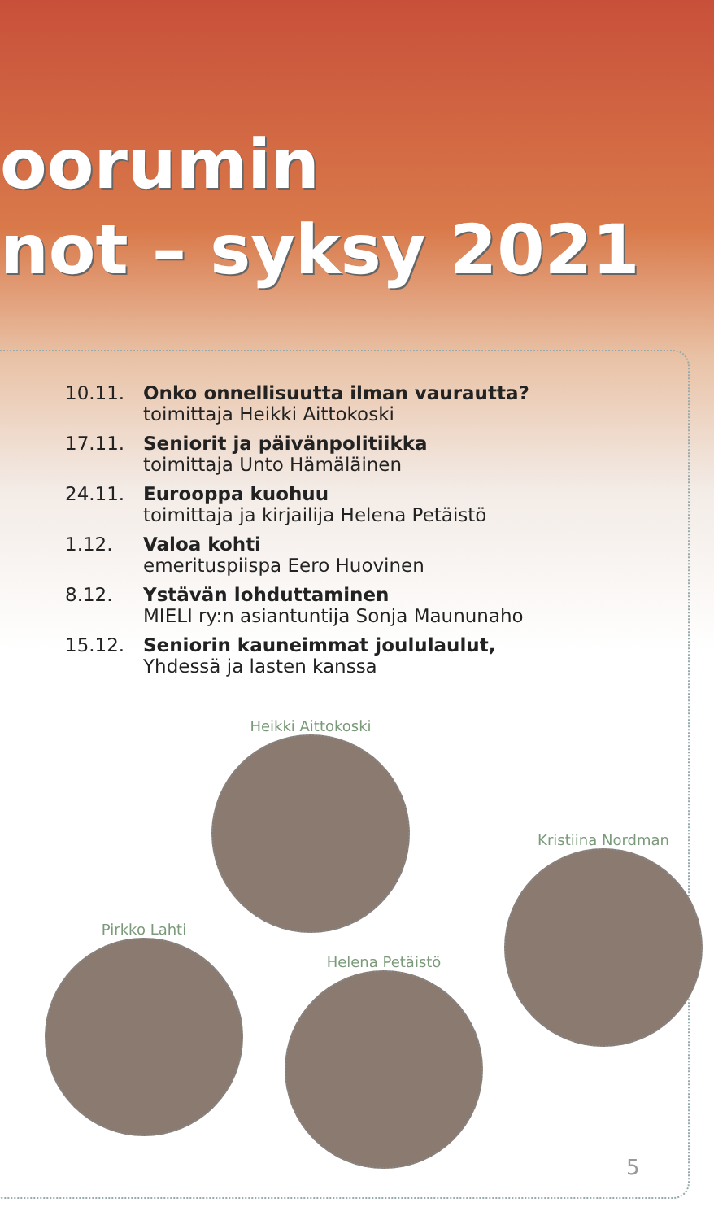oorumin
not – syksy 2021
10.11. Onko onnellisuutta ilman vaurautta?
toimittaja Heikki Aittokoski
17.11. Seniorit ja päivänpolitiikka
toimittaja Unto Hämäläinen
24.11. Eurooppa kuohuu
toimittaja ja kirjailija Helena Petäistö
1.12. Valoa kohti
emerituspiispa Eero Huovinen
8.12. Ystävän lohduttaminen
MIELI ry:n asiantuntija Sonja Maununaho
15.12. Seniorin kauneimmat joululaulut,
Yhdessä ja lasten kanssa
Heikki Aittokoski
Kristiina Nordman
Pirkko Lahti
Helena Petäistö
5